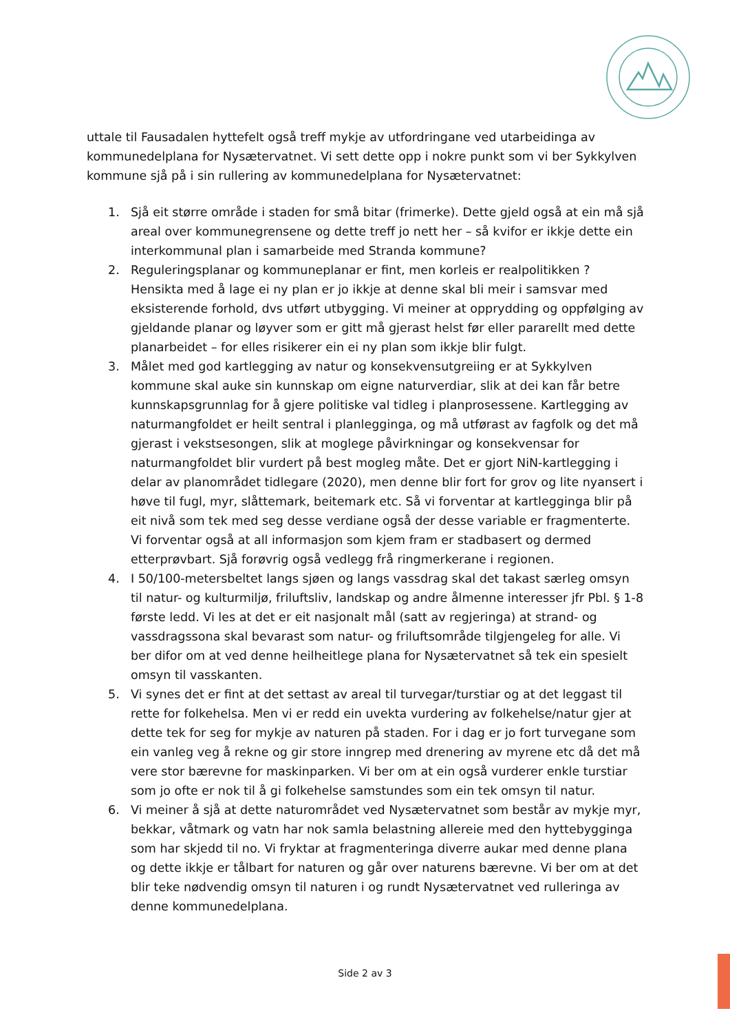uttale til Fausadalen hyttefelt også treff mykje av utfordringane ved utarbeidinga av kommunedelplana for Nysætervatnet. Vi sett dette opp i nokre punkt som vi ber Sykkylven kommune sjå på i sin rullering av kommunedelplana for Nysætervatnet:
1. Sjå eit større område i staden for små bitar (frimerke). Dette gjeld også at ein må sjå areal over kommunegrensene og dette treff jo nett her – så kvifor er ikkje dette ein interkommunal plan i samarbeide med Stranda kommune?
2. Reguleringsplanar og kommuneplanar er fint, men korleis er realpolitikken ? Hensikta med å lage ei ny plan er jo ikkje at denne skal bli meir i samsvar med eksisterende forhold, dvs utført utbygging. Vi meiner at opprydding og oppfølging av gjeldande planar og løyver som er gitt må gjerast helst før eller pararellt med dette planarbeidet – for elles risikerer ein ei ny plan som ikkje blir fulgt.
3. Målet med god kartlegging av natur og konsekvensutgreiing er at Sykkylven kommune skal auke sin kunnskap om eigne naturverdiar, slik at dei kan får betre kunnskapsgrunnlag for å gjere politiske val tidleg i planprosessene. Kartlegging av naturmangfoldet er heilt sentral i planlegginga, og må utførast av fagfolk og det må gjerast i vekstsesongen, slik at moglege påvirkningar og konsekvensar for naturmangfoldet blir vurdert på best mogleg måte. Det er gjort NiN-kartlegging i delar av planområdet tidlegare (2020), men denne blir fort for grov og lite nyansert i høve til fugl, myr, slåttemark, beitemark etc. Så vi forventar at kartlegginga blir på eit nivå som tek med seg desse verdiane også der desse variable er fragmenterte. Vi forventar også at all informasjon som kjem fram er stadbasert og dermed etterprøvbart. Sjå forøvrig også vedlegg frå ringmerkerane i regionen.
4. I 50/100-metersbeltet langs sjøen og langs vassdrag skal det takast særleg omsyn til natur- og kulturmiljø, friluftsliv, landskap og andre ålmenne interesser jfr Pbl. § 1-8 første ledd. Vi les at det er eit nasjonalt mål (satt av regjeringa) at strand- og vassdragssona skal bevarast som natur- og friluftsområde tilgjengeleg for alle. Vi ber difor om at ved denne heilheitlege plana for Nysætervatnet så tek ein spesielt omsyn til vasskanten.
5. Vi synes det er fint at det settast av areal til turvegar/turstiar og at det leggast til rette for folkehelsa. Men vi er redd ein uvekta vurdering av folkehelse/natur gjer at dette tek for seg for mykje av naturen på staden. For i dag er jo fort turvegane som ein vanleg veg å rekne og gir store inngrep med drenering av myrene etc då det må vere stor bærevne for maskinparken. Vi ber om at ein også vurderer enkle turstiar som jo ofte er nok til å gi folkehelse samstundes som ein tek omsyn til natur.
6. Vi meiner å sjå at dette naturområdet ved Nysætervatnet som består av mykje myr, bekkar, våtmark og vatn har nok samla belastning allereie med den hyttebygginga som har skjedd til no. Vi fryktar at fragmenteringa diverre aukar med denne plana og dette ikkje er tålbart for naturen og går over naturens bærevne. Vi ber om at det blir teke nødvendig omsyn til naturen i og rundt Nysætervatnet ved rulleringa av denne kommunedelplana.
Side 2 av 3